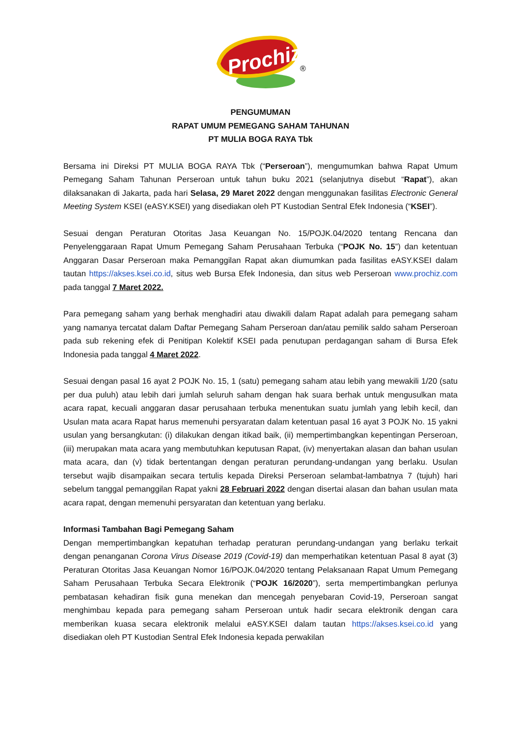Prochiz
®
PENGUMUMAN
RAPAT UMUM PEMEGANG SAHAM TAHUNAN
PT MULIA BOGA RAYA Tbk
Bersama ini Direksi PT MULIA BOGA RAYA Tbk (“Perseroan”), mengumumkan bahwa Rapat Umum Pemegang Saham Tahunan Perseroan untuk tahun buku 2021 (selanjutnya disebut “Rapat”), akan dilaksanakan di Jakarta, pada hari Selasa, 29 Maret 2022 dengan menggunakan fasilitas Electronic General Meeting System KSEI (eASY.KSEI) yang disediakan oleh PT Kustodian Sentral Efek Indonesia (“KSEI”).
Sesuai dengan Peraturan Otoritas Jasa Keuangan No. 15/POJK.04/2020 tentang Rencana dan Penyelenggaraan Rapat Umum Pemegang Saham Perusahaan Terbuka (“POJK No. 15”) dan ketentuan Anggaran Dasar Perseroan maka Pemanggilan Rapat akan diumumkan pada fasilitas eASY.KSEI dalam tautan https://akses.ksei.co.id, situs web Bursa Efek Indonesia, dan situs web Perseroan www.prochiz.com pada tanggal 7 Maret 2022.
Para pemegang saham yang berhak menghadiri atau diwakili dalam Rapat adalah para pemegang saham yang namanya tercatat dalam Daftar Pemegang Saham Perseroan dan/atau pemilik saldo saham Perseroan pada sub rekening efek di Penitipan Kolektif KSEI pada penutupan perdagangan saham di Bursa Efek Indonesia pada tanggal 4 Maret 2022.
Sesuai dengan pasal 16 ayat 2 POJK No. 15, 1 (satu) pemegang saham atau lebih yang mewakili 1/20 (satu per dua puluh) atau lebih dari jumlah seluruh saham dengan hak suara berhak untuk mengusulkan mata acara rapat, kecuali anggaran dasar perusahaan terbuka menentukan suatu jumlah yang lebih kecil, dan Usulan mata acara Rapat harus memenuhi persyaratan dalam ketentuan pasal 16 ayat 3 POJK No. 15 yakni usulan yang bersangkutan: (i) dilakukan dengan itikad baik, (ii) mempertimbangkan kepentingan Perseroan, (iii) merupakan mata acara yang membutuhkan keputusan Rapat, (iv) menyertakan alasan dan bahan usulan mata acara, dan (v) tidak bertentangan dengan peraturan perundang-undangan yang berlaku. Usulan tersebut wajib disampaikan secara tertulis kepada Direksi Perseroan selambat-lambatnya 7 (tujuh) hari sebelum tanggal pemanggilan Rapat yakni 28 Februari 2022 dengan disertai alasan dan bahan usulan mata acara rapat, dengan memenuhi persyaratan dan ketentuan yang berlaku.
Informasi Tambahan Bagi Pemegang Saham
Dengan mempertimbangkan kepatuhan terhadap peraturan perundang-undangan yang berlaku terkait dengan penanganan Corona Virus Disease 2019 (Covid-19) dan memperhatikan ketentuan Pasal 8 ayat (3) Peraturan Otoritas Jasa Keuangan Nomor 16/POJK.04/2020 tentang Pelaksanaan Rapat Umum Pemegang Saham Perusahaan Terbuka Secara Elektronik (“POJK 16/2020”), serta mempertimbangkan perlunya pembatasan kehadiran fisik guna menekan dan mencegah penyebaran Covid-19, Perseroan sangat menghimbau kepada para pemegang saham Perseroan untuk hadir secara elektronik dengan cara memberikan kuasa secara elektronik melalui eASY.KSEI dalam tautan https://akses.ksei.co.id yang disediakan oleh PT Kustodian Sentral Efek Indonesia kepada perwakilan